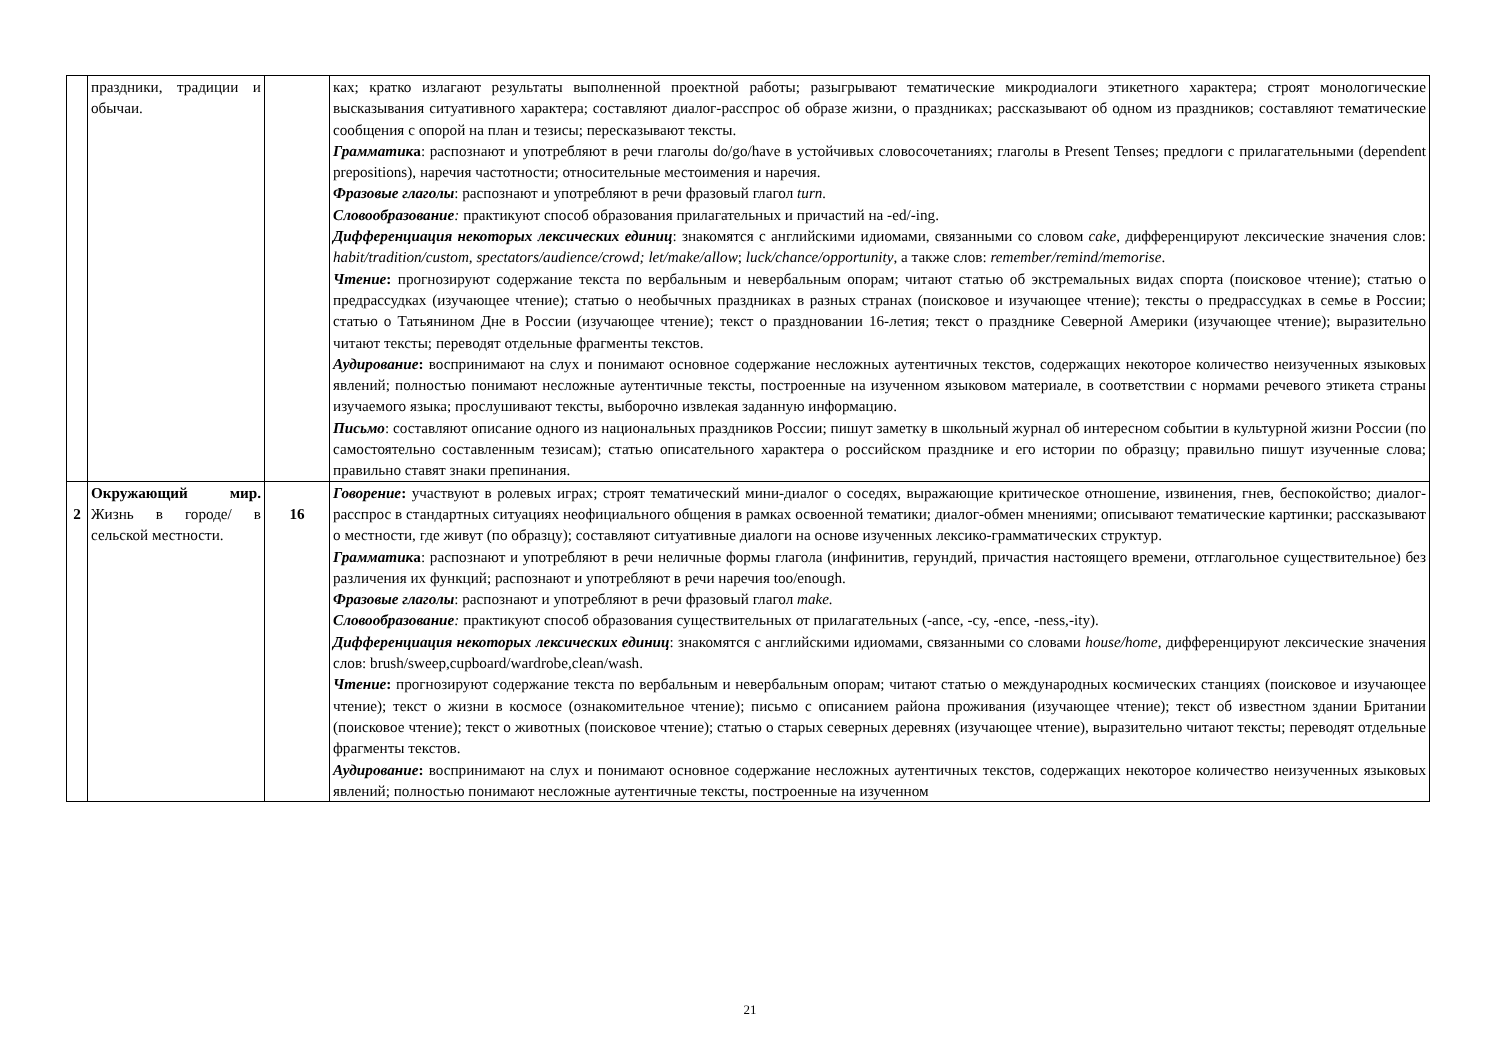| | праздники, традиции и обычаи. | | ках; кратко излагают результаты выполненной проектной работы; разыгрывают тематические микродиалоги этикетного характера; строят монологические высказывания ситуативного характера; составляют диалог-расспрос об образе жизни, о праздниках; рассказывают об одном из праздников; составляют тематические сообщения с опорой на план и тезисы; пересказывают тексты. Грамматик а : распознают и употребляют в речи глаголы do/go/have в устойчивых словосочетаниях; глаголы в Present Tenses; предлоги с прилагательными (dependent prepositions), наречия частотности; относительные местоимения и наречия. Фразовые глаголы : распознают и употребляют в речи фразовый глагол turn. Словообразование : практикуют способ образования прилагательных и причастий на -ed/-ing. Дифференциация некоторых лексических единиц : знакомятся с английскими идиомами, связанными со словом cake , дифференцируют лексические значения слов: habit/tradition/custom, spectators/audience/crowd; let/make/allow ; luck/chance/opportunity , а также слов: remember/remind/memorise . Чтение : прогнозируют содержание текста по вербальным и невербальным опорам; читают статью об экстремальных видах спорта (поисковое чтение); статью о предрассудках (изучающее чтение); статью о необычных праздниках в разных странах (поисковое и изучающее чтение); тексты о предрассудках в семье в России; статью о Татьянином Дне в России (изучающее чтение); текст о праздновании 16-летия; текст о празднике Северной Америки (изучающее чтение); выразительно читают тексты; переводят отдельные фрагменты текстов. Аудирование : воспринимают на слух и понимают основное содержание несложных аутентичных текстов, содержащих некоторое количество неизученных языковых явлений; полностью понимают несложные аутентичные тексты, построенные на изученном языковом материале, в соответствии с нормами речевого этикета страны изучаемого языка; прослушивают тексты, выборочно извлекая заданную информацию. Письмо : составляют описание одного из национальных праздников России; пишут заметку в школьный журнал об интересном событии в культурной жизни России (по самостоятельно составленным тезисам); статью описательного характера о российском празднике и его истории по образцу; правильно пишут изученные слова; правильно ставят знаки препинания. |
| 2 | Окружающий мир. Жизнь в городе/ в сельской местности. | 16 | Говорение : участвуют в ролевых играх; строят тематический мини-диалог о соседях, выражающие критическое отношение, извинения, гнев, беспокойство; диалог-расспрос в стандартных ситуациях неофициального общения в рамках освоенной тематики; диалог-обмен мнениями; описывают тематические картинки; рассказывают о местности, где живут (по образцу); составляют ситуативные диалоги на основе изученных лексико-грамматических структур. Грамматик а : распознают и употребляют в речи неличные формы глагола (инфинитив, герундий, причастия настоящего времени, отглагольное существительное) без различения их функций; распознают и употребляют в речи наречия too/enough. Фразовые глаголы : распознают и употребляют в речи фразовый глагол make. Словообразование : практикуют способ образования существительных от прилагательных (-ance, -cy, -ence, -ness,-ity). Дифференциация некоторых лексических единиц : знакомятся с английскими идиомами, связанными со словами house/home , дифференцируют лексические значения слов: brush/sweep,cupboard/wardrobe,clean/wash. Чтение : прогнозируют содержание текста по вербальным и невербальным опорам; читают статью о международных космических станциях (поисковое и изучающее чтение); текст о жизни в космосе (ознакомительное чтение); письмо с описанием района проживания (изучающее чтение); текст об известном здании Британии (поисковое чтение); текст о животных (поисковое чтение); статью о старых северных деревнях (изучающее чтение), выразительно читают тексты; переводят отдельные фрагменты текстов. Аудирование : воспринимают на слух и понимают основное содержание несложных аутентичных текстов, содержащих некоторое количество неизученных языковых явлений; полностью понимают несложные аутентичные тексты, построенные на изученном |
21